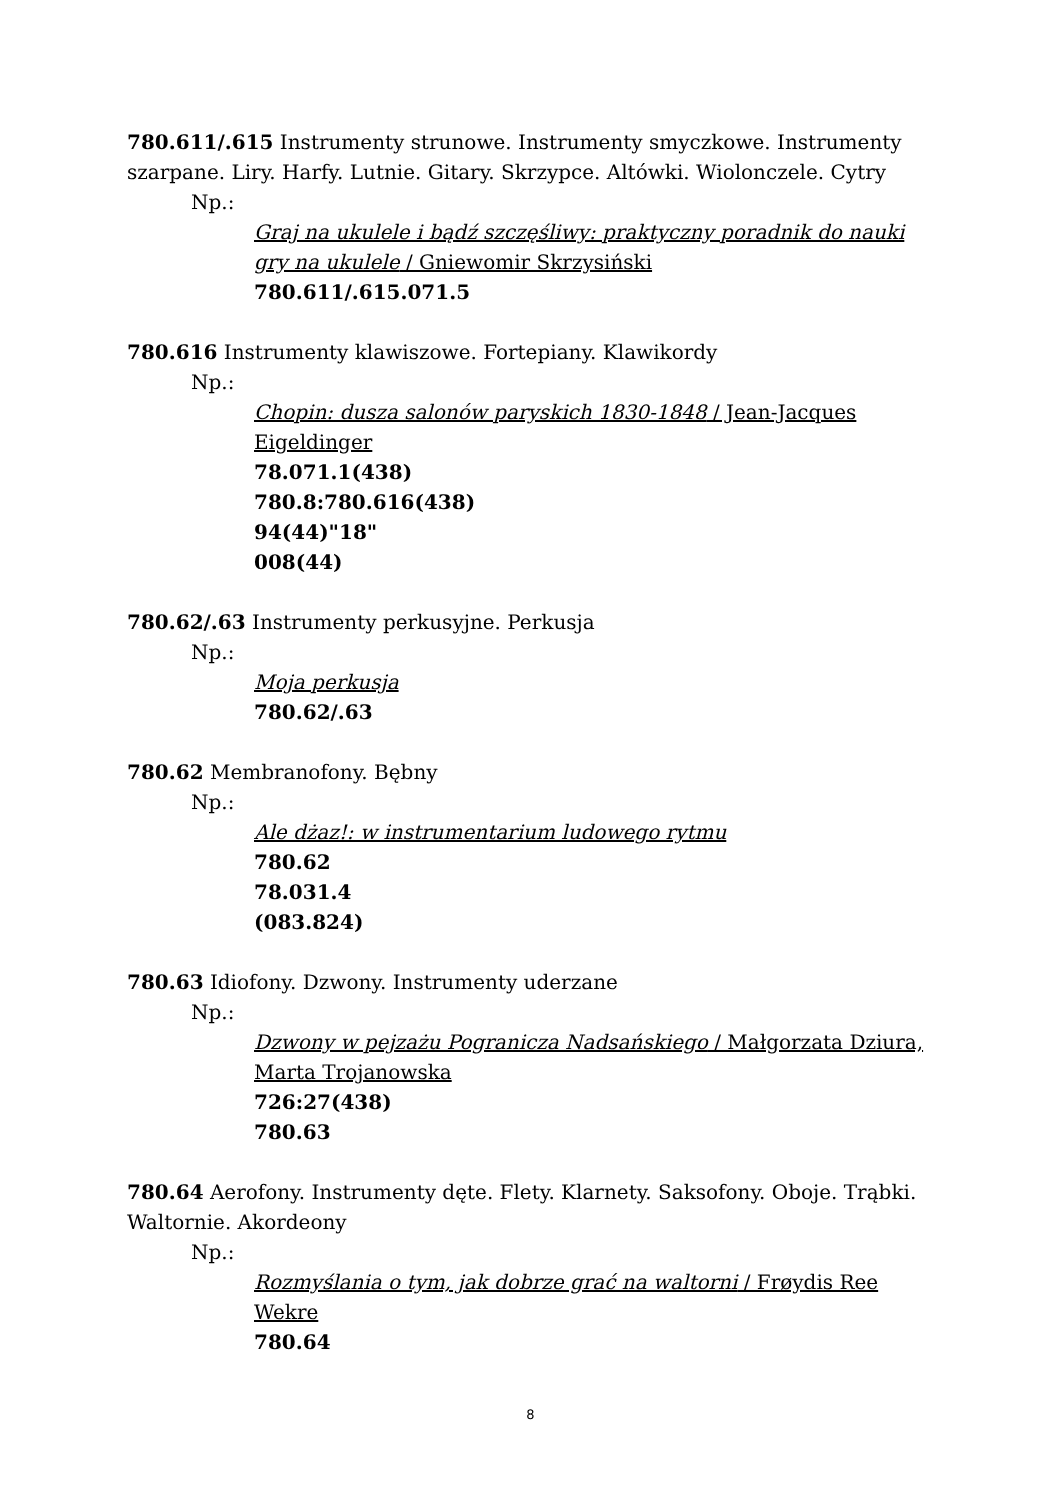780.611/.615 Instrumenty strunowe. Instrumenty smyczkowe. Instrumenty szarpane. Liry. Harfy. Lutnie. Gitary. Skrzypce. Altówki. Wiolonczele. Cytry
Np.:
Graj na ukulele i bądź szczęśliwy: praktyczny poradnik do nauki gry na ukulele / Gniewomir Skrzysiński
780.611/.615.071.5
780.616 Instrumenty klawiszowe. Fortepiany. Klawikordy
Np.:
Chopin: dusza salonów paryskich 1830-1848 / Jean-Jacques Eigeldinger
78.071.1(438)
780.8:780.616(438)
94(44)"18"
008(44)
780.62/.63 Instrumenty perkusyjne. Perkusja
Np.:
Moja perkusja
780.62/.63
780.62 Membranofony. Bębny
Np.:
Ale dżaz!: w instrumentarium ludowego rytmu
780.62
78.031.4
(083.824)
780.63 Idiofony. Dzwony. Instrumenty uderzane
Np.:
Dzwony w pejzażu Pogranicza Nadsańskiego / Małgorzata Dziura, Marta Trojanowska
726:27(438)
780.63
780.64 Aerofony. Instrumenty dęte. Flety. Klarnety. Saksofony. Oboje. Trąbki. Waltornie. Akordeony
Np.:
Rozmyślania o tym, jak dobrze grać na waltorni / Frøydis Ree Wekre
780.64
8